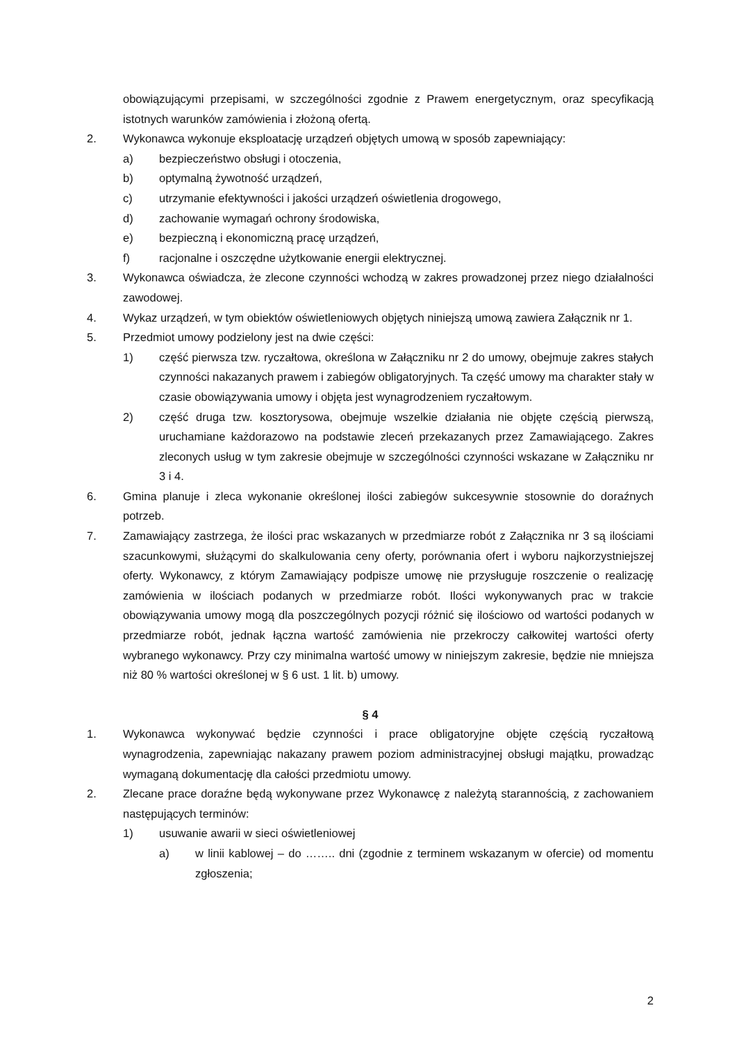obowiązującymi przepisami, w szczególności zgodnie z Prawem energetycznym, oraz specyfikacją istotnych warunków zamówienia i złożoną ofertą.
2. Wykonawca wykonuje eksploatację urządzeń objętych umową w sposób zapewniający:
a) bezpieczeństwo obsługi i otoczenia,
b) optymalną żywotność urządzeń,
c) utrzymanie efektywności i jakości urządzeń oświetlenia drogowego,
d) zachowanie wymagań ochrony środowiska,
e) bezpieczną i ekonomiczną pracę urządzeń,
f) racjonalne i oszczędne użytkowanie energii elektrycznej.
3. Wykonawca oświadcza, że zlecone czynności wchodzą w zakres prowadzonej przez niego działalności zawodowej.
4. Wykaz urządzeń, w tym obiektów oświetleniowych objętych niniejszą umową zawiera Załącznik nr 1.
5. Przedmiot umowy podzielony jest na dwie części:
1) część pierwsza tzw. ryczałtowa, określona w Załączniku nr 2 do umowy, obejmuje zakres stałych czynności nakazanych prawem i zabiegów obligatoryjnych. Ta część umowy ma charakter stały w czasie obowiązywania umowy i objęta jest wynagrodzeniem ryczałtowym.
2) część druga tzw. kosztorysowa, obejmuje wszelkie działania nie objęte częścią pierwszą, uruchamiane każdorazowo na podstawie zleceń przekazanych przez Zamawiającego. Zakres zleconych usług w tym zakresie obejmuje w szczególności czynności wskazane w Załączniku nr 3 i 4.
6. Gmina planuje i zleca wykonanie określonej ilości zabiegów sukcesywnie stosownie do doraźnych potrzeb.
7. Zamawiający zastrzega, że ilości prac wskazanych w przedmiarze robót z Załącznika nr 3 są ilościami szacunkowymi, służącymi do skalkulowania ceny oferty, porównania ofert i wyboru najkorzystniejszej oferty. Wykonawcy, z którym Zamawiający podpisze umowę nie przysługuje roszczenie o realizację zamówienia w ilościach podanych w przedmiarze robót. Ilości wykonywanych prac w trakcie obowiązywania umowy mogą dla poszczególnych pozycji różnić się ilościowo od wartości podanych w przedmiarze robót, jednak łączna wartość zamówienia nie przekroczy całkowitej wartości oferty wybranego wykonawcy. Przy czy minimalna wartość umowy w niniejszym zakresie, będzie nie mniejsza niż 80 % wartości określonej w § 6 ust. 1 lit. b) umowy.
§ 4
1. Wykonawca wykonywać będzie czynności i prace obligatoryjne objęte częścią ryczałtową wynagrodzenia, zapewniając nakazany prawem poziom administracyjnej obsługi majątku, prowadząc wymaganą dokumentację dla całości przedmiotu umowy.
2. Zlecane prace doraźne będą wykonywane przez Wykonawcę z należytą starannością, z zachowaniem następujących terminów:
1) usuwanie awarii w sieci oświetleniowej
a) w linii kablowej – do …….. dni (zgodnie z terminem wskazanym w ofercie) od momentu zgłoszenia;
2